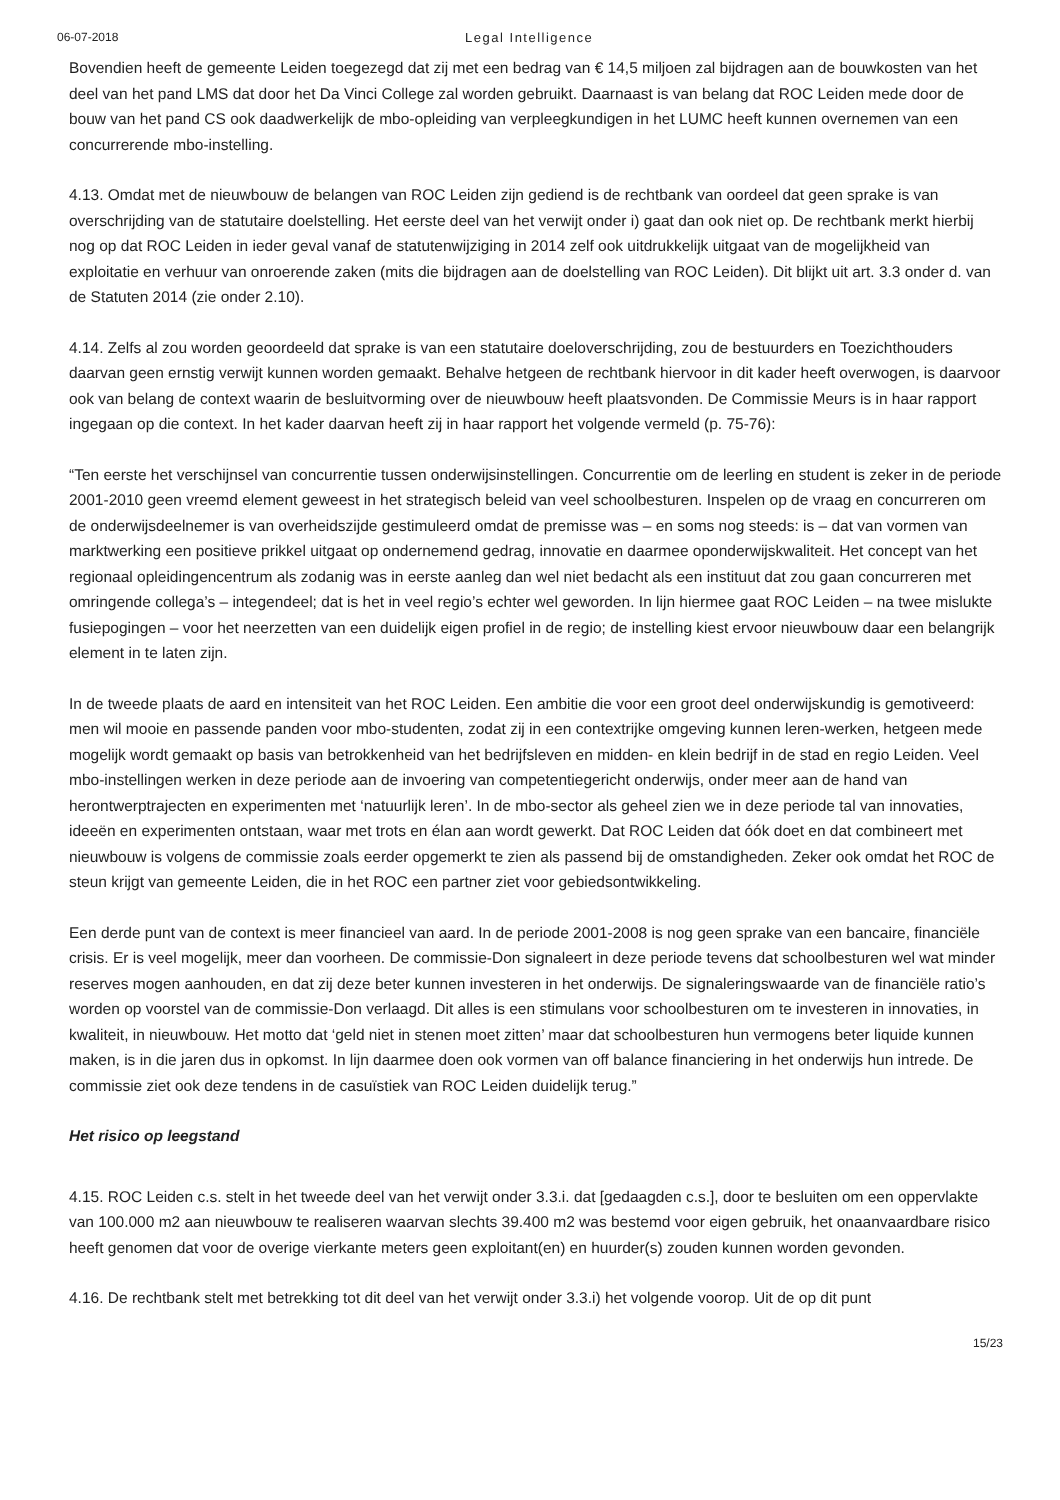06-07-2018 Legal Intelligence
Bovendien heeft de gemeente Leiden toegezegd dat zij met een bedrag van € 14,5 miljoen zal bijdragen aan de bouwkosten van het deel van het pand LMS dat door het Da Vinci College zal worden gebruikt. Daarnaast is van belang dat ROC Leiden mede door de bouw van het pand CS ook daadwerkelijk de mbo-opleiding van verpleegkundigen in het LUMC heeft kunnen overnemen van een concurrerende mbo-instelling.
4.13. Omdat met de nieuwbouw de belangen van ROC Leiden zijn gediend is de rechtbank van oordeel dat geen sprake is van overschrijding van de statutaire doelstelling. Het eerste deel van het verwijt onder i) gaat dan ook niet op. De rechtbank merkt hierbij nog op dat ROC Leiden in ieder geval vanaf de statutenwijziging in 2014 zelf ook uitdrukkelijk uitgaat van de mogelijkheid van exploitatie en verhuur van onroerende zaken (mits die bijdragen aan de doelstelling van ROC Leiden). Dit blijkt uit art. 3.3 onder d. van de Statuten 2014 (zie onder 2.10).
4.14. Zelfs al zou worden geoordeeld dat sprake is van een statutaire doeloverschrijding, zou de bestuurders en Toezichthouders daarvan geen ernstig verwijt kunnen worden gemaakt. Behalve hetgeen de rechtbank hiervoor in dit kader heeft overwogen, is daarvoor ook van belang de context waarin de besluitvorming over de nieuwbouw heeft plaatsvonden. De Commissie Meurs is in haar rapport ingegaan op die context. In het kader daarvan heeft zij in haar rapport het volgende vermeld (p. 75-76):
“Ten eerste het verschijnsel van concurrentie tussen onderwijsinstellingen. Concurrentie om de leerling en student is zeker in de periode 2001-2010 geen vreemd element geweest in het strategisch beleid van veel schoolbesturen. Inspelen op de vraag en concurreren om de onderwijsdeelnemer is van overheidszijde gestimuleerd omdat de premisse was – en soms nog steeds: is – dat van vormen van marktwerking een positieve prikkel uitgaat op ondernemend gedrag, innovatie en daarmee oponderwijskwaliteit. Het concept van het regionaal opleidingencentrum als zodanig was in eerste aanleg dan wel niet bedacht als een instituut dat zou gaan concurreren met omringende collega’s – integendeel; dat is het in veel regio’s echter wel geworden. In lijn hiermee gaat ROC Leiden – na twee mislukte fusiepogingen – voor het neerzetten van een duidelijk eigen profiel in de regio; de instelling kiest ervoor nieuwbouw daar een belangrijk element in te laten zijn.
In de tweede plaats de aard en intensiteit van het ROC Leiden. Een ambitie die voor een groot deel onderwijskundig is gemotiveerd: men wil mooie en passende panden voor mbo-studenten, zodat zij in een contextrijke omgeving kunnen leren-werken, hetgeen mede mogelijk wordt gemaakt op basis van betrokkenheid van het bedrijfsleven en midden- en klein bedrijf in de stad en regio Leiden. Veel mbo-instellingen werken in deze periode aan de invoering van competentiegericht onderwijs, onder meer aan de hand van herontwerptrajecten en experimenten met ‘natuurlijk leren’. In de mbo-sector als geheel zien we in deze periode tal van innovaties, ideeën en experimenten ontstaan, waar met trots en élan aan wordt gewerkt. Dat ROC Leiden dat óók doet en dat combineert met nieuwbouw is volgens de commissie zoals eerder opgemerkt te zien als passend bij de omstandigheden. Zeker ook omdat het ROC de steun krijgt van gemeente Leiden, die in het ROC een partner ziet voor gebiedsontwikkeling.
Een derde punt van de context is meer financieel van aard. In de periode 2001-2008 is nog geen sprake van een bancaire, financiële crisis. Er is veel mogelijk, meer dan voorheen. De commissie-Don signaleert in deze periode tevens dat schoolbesturen wel wat minder reserves mogen aanhouden, en dat zij deze beter kunnen investeren in het onderwijs. De signaleringswaarde van de financiële ratio’s worden op voorstel van de commissie-Don verlaagd. Dit alles is een stimulans voor schoolbesturen om te investeren in innovaties, in kwaliteit, in nieuwbouw. Het motto dat ‘geld niet in stenen moet zitten’ maar dat schoolbesturen hun vermogens beter liquide kunnen maken, is in die jaren dus in opkomst. In lijn daarmee doen ook vormen van off balance financiering in het onderwijs hun intrede. De commissie ziet ook deze tendens in de casuïstiek van ROC Leiden duidelijk terug.”
Het risico op leegstand
4.15. ROC Leiden c.s. stelt in het tweede deel van het verwijt onder 3.3.i. dat [gedaagden c.s.], door te besluiten om een oppervlakte van 100.000 m2 aan nieuwbouw te realiseren waarvan slechts 39.400 m2 was bestemd voor eigen gebruik, het onaanvaardbare risico heeft genomen dat voor de overige vierkante meters geen exploitant(en) en huurder(s) zouden kunnen worden gevonden.
4.16. De rechtbank stelt met betrekking tot dit deel van het verwijt onder 3.3.i) het volgende voorop. Uit de op dit punt
15/23